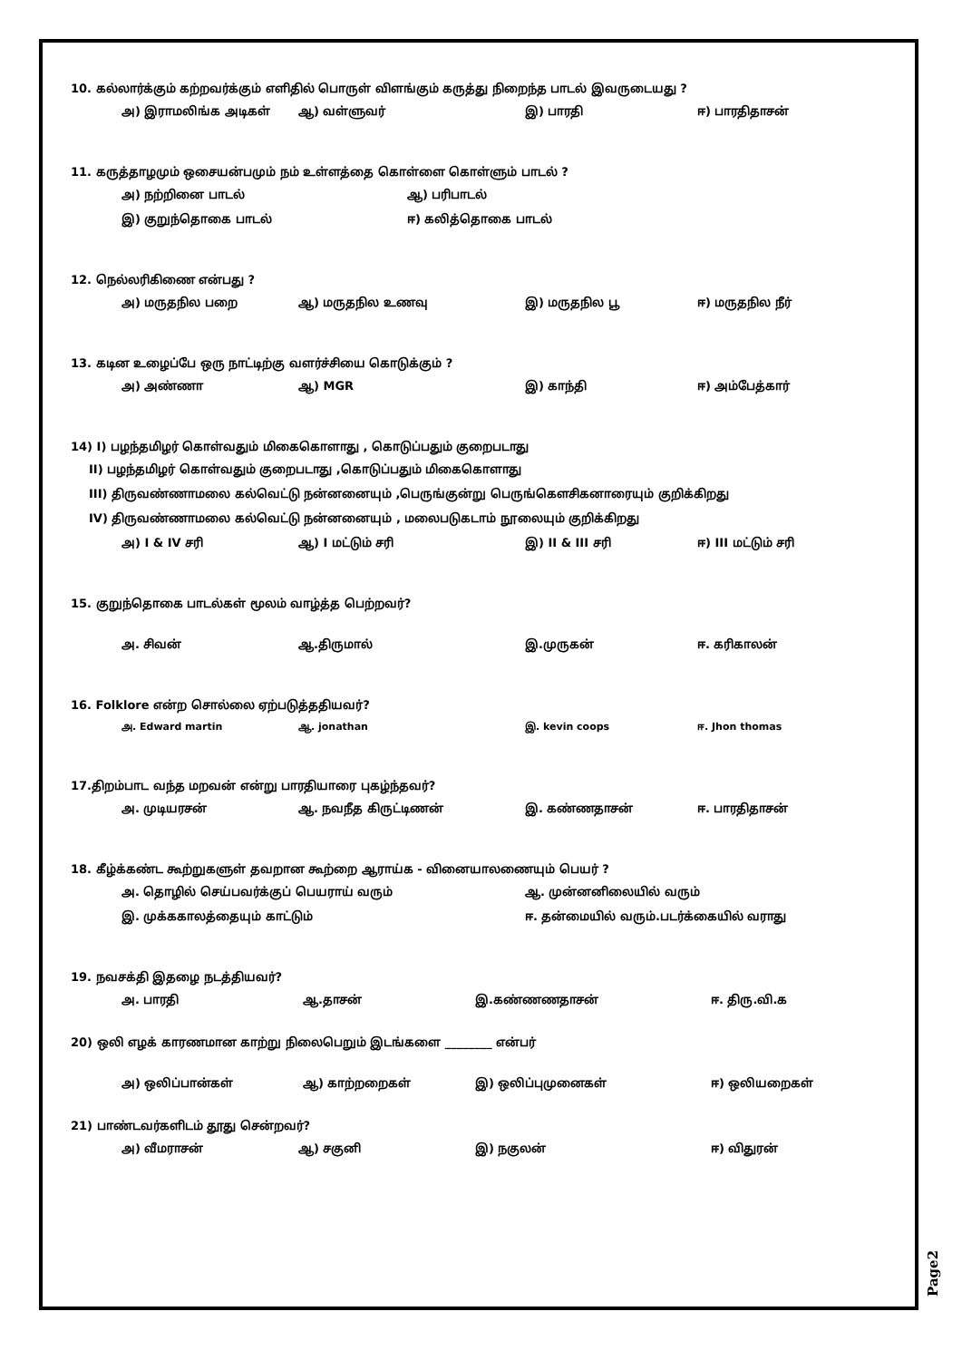10. கல்லார்க்கும் கற்றவர்க்கும் எளிதில் பொருள் விளங்கும் கருத்து நிறைந்த பாடல் இவருடையது ?
அ) இராமலிங்க அடிகள் ஆ) வள்ளுவர் இ) பாரதி ஈ) பாரதிதாசன்
11. கருத்தாழமும் ஒசையன்பமும் நம் உள்ளத்தை கொள்ளை கொள்ளும் பாடல் ?
அ) நற்றினை பாடல் ஆ) பரிபாடல்
இ) குறுந்தொகை பாடல் ஈ) கலித்தொகை பாடல்
12. நெல்லரிகிணை என்பது ?
அ) மருதநில பறை ஆ) மருதநில உணவு இ) மருதநில பூ ஈ) மருதநில நீர்
13. கடின உழைப்பே ஒரு நாட்டிற்கு வளர்ச்சியை கொடுக்கும் ?
அ) அண்ணா ஆ) MGR இ) காந்தி ஈ) அம்பேத்கார்
14) I) பழந்தமிழர் கொள்வதும் மிகைகொளாது , கொடுப்பதும் குறைபடாது
II) பழந்தமிழர் கொள்வதும் குறைபடாது ,கொடுப்பதும் மிகைகொளாது
III) திருவண்ணாமலை கல்வெட்டு நன்னனையும் ,பெருங்குன்று பெருங்கௌசிகனாரையும் குறிக்கிறது
IV) திருவண்ணாமலை கல்வெட்டு நன்னனையும் , மலைபடுகடாம் நூலையும் குறிக்கிறது
அ) I & IV சரி ஆ) I மட்டும் சரி இ) II & III சரி ஈ) III மட்டும் சரி
15. குறுந்தொகை பாடல்கள் மூலம் வாழ்த்த பெற்றவர்?
அ. சிவன் ஆ.திருமால் இ.முருகன் ஈ. கரிகாலன்
16. Folklore என்ற சொல்லை ஏற்படுத்ததியவர்?
அ. Edward martin ஆ. jonathan இ. kevin coops ஈ. Jhon thomas
17.திறம்பாட வந்த மறவன் என்று பாரதியாரை புகழ்ந்தவர்?
அ. முடியரசன் ஆ. நவநீத கிருட்டிணன் இ. கண்ணதாசன் ஈ. பாரதிதாசன்
18. கீழ்க்கண்ட கூற்றுகளுள் தவறான கூற்றை ஆராய்க - வினையாலணையும் பெயர் ?
அ. தொழில் செய்பவர்க்குப் பெயராய் வரும் ஆ. முன்னனிலையில் வரும்
இ. முக்ககாலத்தையும் காட்டும் ஈ. தன்மையில் வரும்.படர்க்கையில் வராது
19. நவசக்தி இதழை நடத்தியவர்?
அ. பாரதி ஆ.தாசன் இ.கண்ணணதாசன் ஈ. திரு.வி.க
20) ஒலி எழக் காரணமான காற்று நிலைபெறும் இடங்களை ________ என்பர்
அ) ஒலிப்பான்கள் ஆ) காற்றறைகள் இ) ஒலிப்புமுனைகள் ஈ) ஒலியறைகள்
21) பாண்டவர்களிடம் தூது சென்றவர்?
அ) வீமராசன் ஆ) சகுனி இ) நகுலன் ஈ) விதுரன்
Page2